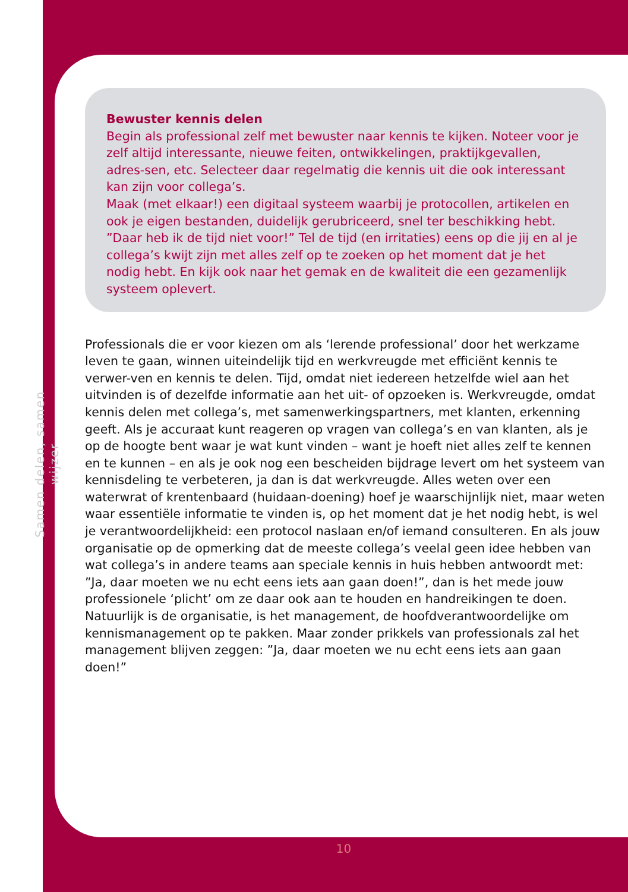Samen delen, samen wijzer
Bewuster kennis delen
Begin als professional zelf met bewuster naar kennis te kijken. Noteer voor je zelf altijd interessante, nieuwe feiten, ontwikkelingen, praktijkgevallen, adres-sen, etc. Selecteer daar regelmatig die kennis uit die ook interessant kan zijn voor collega’s.
Maak (met elkaar!) een digitaal systeem waarbij je protocollen, artikelen en ook je eigen bestanden, duidelijk gerubriceerd, snel ter beschikking hebt.
”Daar heb ik de tijd niet voor!” Tel de tijd (en irritaties) eens op die jij en al je collega’s kwijt zijn met alles zelf op te zoeken op het moment dat je het nodig hebt. En kijk ook naar het gemak en de kwaliteit die een gezamenlijk systeem oplevert.
Professionals die er voor kiezen om als ‘lerende professional’ door het werkzame leven te gaan, winnen uiteindelijk tijd en werkvreugde met efficiënt kennis te verwer-ven en kennis te delen. Tijd, omdat niet iedereen hetzelfde wiel aan het uitvinden is of dezelfde informatie aan het uit- of opzoeken is. Werkvreugde, omdat kennis delen met collega’s, met samenwerkingspartners, met klanten, erkenning geeft. Als je accuraat kunt reageren op vragen van collega’s en van klanten, als je op de hoogte bent waar je wat kunt vinden – want je hoeft niet alles zelf te kennen en te kunnen – en als je ook nog een bescheiden bijdrage levert om het systeem van kennisdeling te verbeteren, ja dan is dat werkvreugde. Alles weten over een waterwrat of krentenbaard (huidaan-doening) hoef je waarschijnlijk niet, maar weten waar essentiële informatie te vinden is, op het moment dat je het nodig hebt, is wel je verantwoordelijkheid: een protocol naslaan en/of iemand consulteren. En als jouw organisatie op de opmerking dat de meeste collega’s veelal geen idee hebben van wat collega’s in andere teams aan speciale kennis in huis hebben antwoordt met: ”Ja, daar moeten we nu echt eens iets aan gaan doen!”, dan is het mede jouw professionele ‘plicht’ om ze daar ook aan te houden en handreikingen te doen.
Natuurlijk is de organisatie, is het management, de hoofdverantwoordelijke om kennismanagement op te pakken. Maar zonder prikkels van professionals zal het management blijven zeggen: ”Ja, daar moeten we nu echt eens iets aan gaan doen!”
10